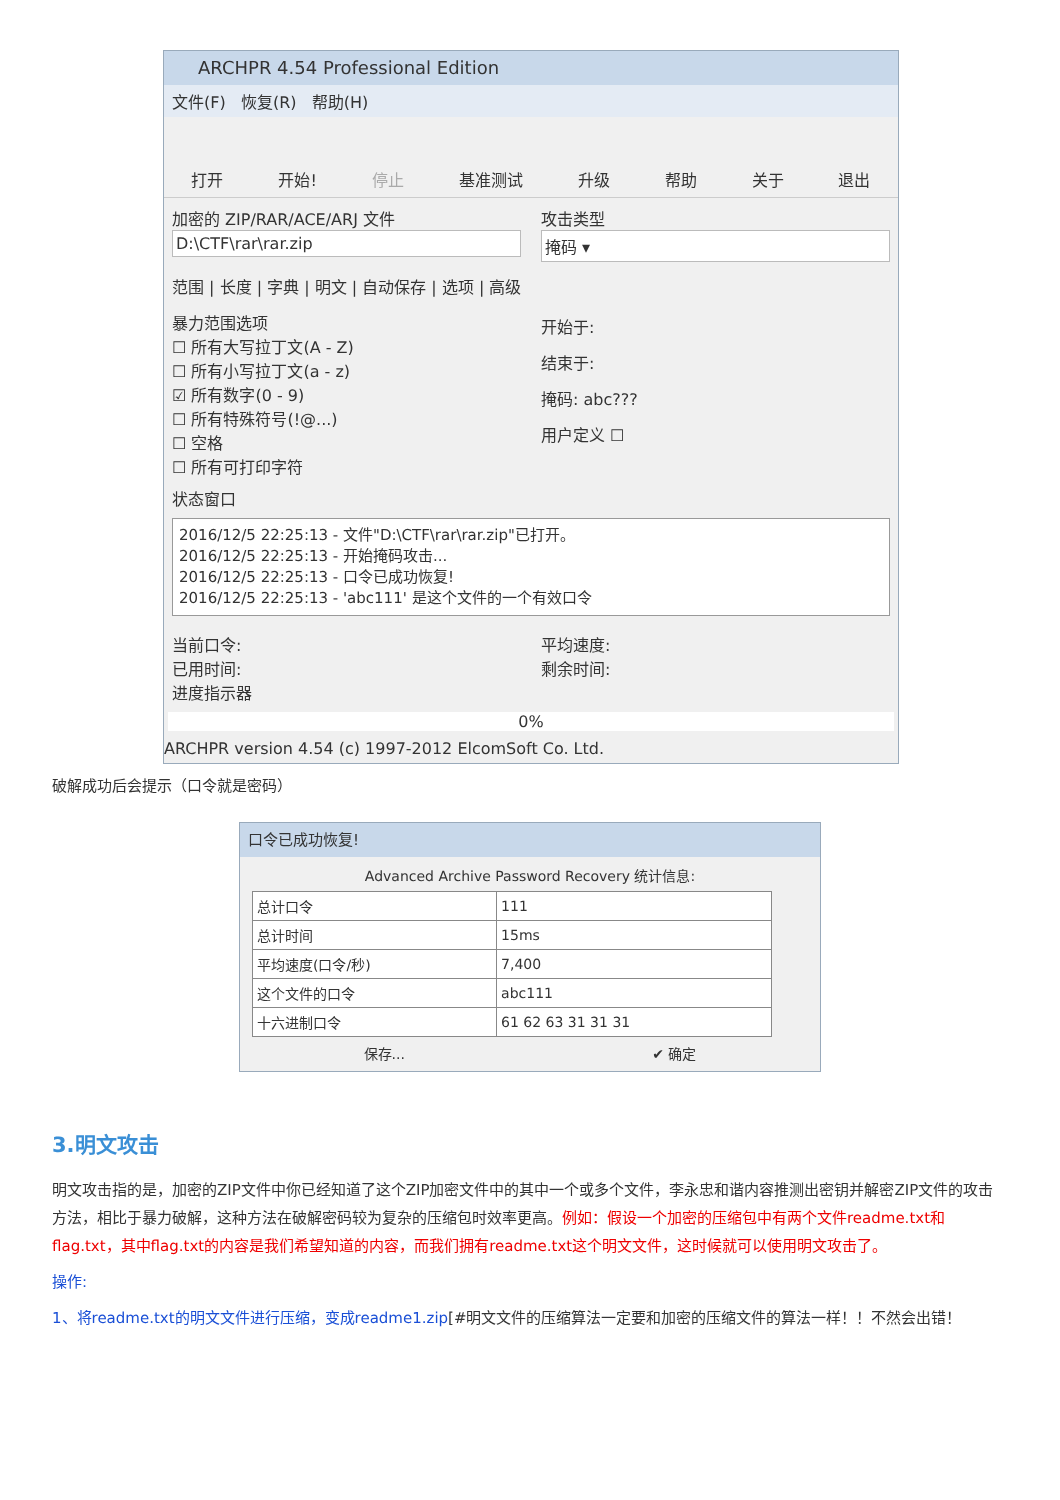ARCHPR 4.54 Professional Edition
文件(F) 恢复(R) 帮助(H)
打开 开始! 停止 基准测试 升级 帮助 关于 退出
加密的 ZIP/RAR/ACE/ARJ 文件
D:\CTF\rar\rar.zip
攻击类型
掩码 ▾
范围 | 长度 | 字典 | 明文 | 自动保存 | 选项 | 高级
暴力范围选项
☐ 所有大写拉丁文(A - Z)
☐ 所有小写拉丁文(a - z)
☑ 所有数字(0 - 9)
☐ 所有特殊符号(!@...)
☐ 空格
☐ 所有可打印字符
开始于:
结束于:
掩码: abc???
用户定义 ☐
状态窗口
2016/12/5 22:25:13 - 文件"D:\CTF\rar\rar.zip"已打开。
2016/12/5 22:25:13 - 开始掩码攻击...
2016/12/5 22:25:13 - 口令已成功恢复!
2016/12/5 22:25:13 - 'abc111' 是这个文件的一个有效口令
当前口令:
已用时间:
进度指示器
平均速度:
剩余时间:
0%
ARCHPR version 4.54 (c) 1997-2012 ElcomSoft Co. Ltd.
破解成功后会提示（口令就是密码）
口令已成功恢复!
Advanced Archive Password Recovery 统计信息:
| 总计口令 | 111 |
| 总计时间 | 15ms |
| 平均速度(口令/秒) | 7,400 |
| 这个文件的口令 | abc111 |
| 十六进制口令 | 61 62 63 31 31 31 |
保存... ✔ 确定
3.明文攻击
明文攻击指的是，加密的ZIP文件中你已经知道了这个ZIP加密文件中的其中一个或多个文件，李永忠和谐内容推测出密钥并解密ZIP文件的攻击方法，相比于暴力破解，这种方法在破解密码较为复杂的压缩包时效率更高。例如：假设一个加密的压缩包中有两个文件readme.txt和flag.txt，其中flag.txt的内容是我们希望知道的内容，而我们拥有readme.txt这个明文文件，这时候就可以使用明文攻击了。
操作:
1、将readme.txt的明文文件进行压缩，变成readme1.zip[#明文文件的压缩算法一定要和加密的压缩文件的算法一样！！不然会出错！